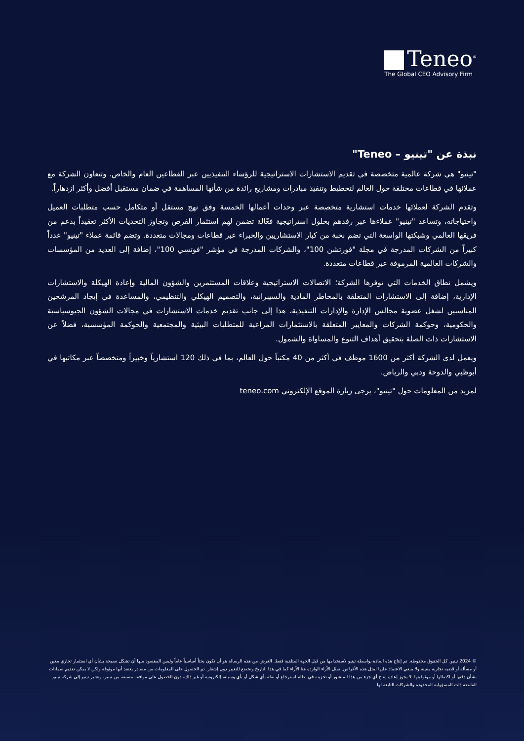Teneo<sup>®</sup>
The Global CEO Advisory Firm
نبذة عن "تينيو – Teneo"
"تينيو" هي شركة عالمية متخصصة في تقديم الاستشارات الاستراتيجية للرؤساء التنفيذيين عبر القطاعين العام والخاص. وتتعاون الشركة مع عملائها في قطاعات مختلفة حول العالم لتخطيط وتنفيذ مبادرات ومشاريع رائدة من شأنها المساهمة في ضمان مستقبل أفضل وأكثر ازدهاراً.
وتقدم الشركة لعملائها خدمات استشارية متخصصة عبر وحدات أعمالها الخمسة وفق نهج مستقل أو متكامل حسب متطلبات العميل واحتياجاته، وتساعد "تينيو" عملاءها عبر رفدهم بحلول استراتيجية فعّالة تضمن لهم استثمار الفرص وتجاوز التحديات الأكثر تعقيداً بدعم من فريقها العالمي وشبكتها الواسعة التي تضم نخبة من كبار الاستشاريين والخبراء عبر قطاعات ومجالات متعددة. وتضم قائمة عملاء "تينيو" عدداً كبيراً من الشركات المدرجة في مجلة "فورتشن 100"، والشركات المدرجة في مؤشر "فوتسي 100"، إضافة إلى العديد من المؤسسات والشركات العالمية المرموقة عبر قطاعات متعددة.
ويشمل نطاق الخدمات التي توفرها الشركة؛ الاتصالات الاستراتيجية وعلاقات المستثمرين والشؤون المالية وإعادة الهيكلة والاستشارات الإدارية، إضافة إلى الاستشارات المتعلقة بالمخاطر المادية والسيبرانية، والتصميم الهيكلي والتنظيمي، والمساعدة في إيجاد المرشحين المناسبين لشغل عضوية مجالس الإدارة والإدارات التنفيذية، هذا إلى جانب تقديم خدمات الاستشارات في مجالات الشؤون الجيوسياسية والحكومية، وحوكمة الشركات والمعايير المتعلقة بالاستثمارات المراعية للمتطلبات البيئية والمجتمعية والحوكمة المؤسسية، فضلاً عن الاستشارات ذات الصلة بتحقيق أهداف التنوع والمساواة والشمول.
ويعمل لدى الشركة أكثر من 1600 موظف في أكثر من 40 مكتباً حول العالم، بما في ذلك 120 استشارياً وخبيراً ومتخصصاً عبر مكاتبها في أبوظبي والدوحة ودبي والرياض.
لمزيد من المعلومات حول "تينيو"، يرجى زيارة الموقع الإلكتروني teneo.com
© 2024 تينيو. كل الحقوق محفوظة. تم إنتاج هذه المادة بواسطة تينيو لاستخدامها من قبل الجهة المتلقية فقط. الغرض من هذه الرسالة هو أن تكون بحثاً أساسياً عاماً وليس المقصود منها أن تشكل نصيحة بشأن أي استثمار تجاري معين أو مسألة أو قضية تجارية معينة ولا ينبغي الاعتماد عليها لمثل هذه الأغراض. تمثل الآراء الواردة هنا الآراء كما في هذا التاريخ وتخضع للتغيير دون إشعار. تم الحصول على المعلومات من مصادر يعتقد أنها موثوقة ولكن لا يمكن تقديم ضمانات بشأن دقتها أو اكتمالها أو موثوقيتها. لا يجوز إعادة إنتاج أي جزء من هذا المنشور أو تخزينه في نظام استرجاع أو نقله بأي شكل أو بأي وسيلة، إلكترونية أو غير ذلك، دون الحصول على موافقة مسبقة من تينير، وتشير تينيو إلى شركة تينيو القابضة ذات المسؤولية المحدودة والشركات التابعة لها.